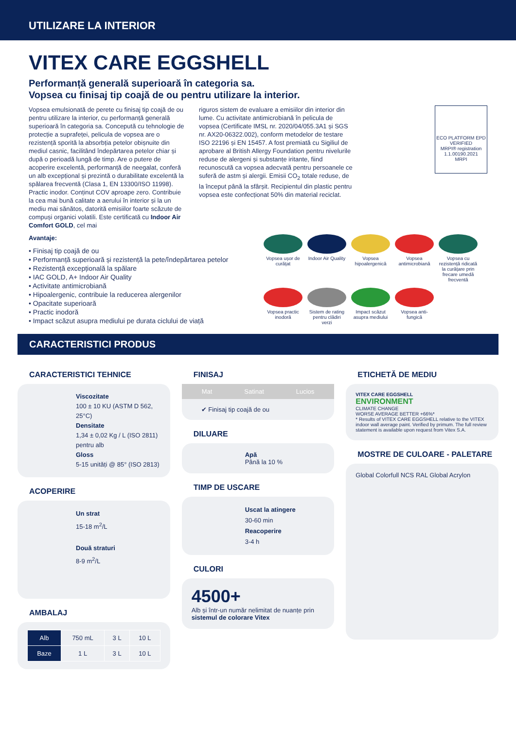UTILIZARE LA INTERIOR
VITEX CARE EGGSHELL
Performanță generală superioară în categoria sa.
Vopsea cu finisaj tip coajă de ou pentru utilizare la interior.
Vopsea emulsionată de perete cu finisaj tip coajă de ou pentru utilizare la interior, cu performanță generală superioară în categoria sa. Concepută cu tehnologie de protecție a suprafeței, pelicula de vopsea are o rezistență sporită la absorbția petelor obișnuite din mediul casnic, facilitând îndepărtarea petelor chiar și după o perioadă lungă de timp. Are o putere de acoperire excelentă, performanță de neegalat, conferă un alb excepțional și prezintă o durabilitate excelentă la spălarea frecventă (Clasa 1, EN 13300/ISO 11998). Practic inodor. Conținut COV aproape zero. Contribuie la cea mai bună calitate a aerului în interior și la un mediu mai sănătos, datorită emisiilor foarte scăzute de compuși organici volatili. Este certificată cu Indoor Air Comfort GOLD, cel mai
riguros sistem de evaluare a emisiilor din interior din lume. Cu activitate antimicrobiană în pelicula de vopsea (Certificate IMSL nr. 2020/04/055.3A1 și SGS nr. AX20-06322.002), conform metodelor de testare ISO 22196 și EN 15457. A fost premiată cu Sigiliul de aprobare al British Allergy Foundation pentru nivelurile reduse de alergeni și substanțe iritante, fiind recunoscută ca vopsea adecvată pentru persoanele ce suferă de astm și alergii. Emisii CO<sub>2</sub> totale reduse, de la început până la sfârșit. Recipientul din plastic pentru vopsea este confecționat 50% din material reciclat.
ECO PLATFORM EPD VERIFIED
MRPI® registration 1.1.00190.2021
MRPI
Avantaje:
• Finisaj tip coajă de ou
• Performanță superioară și rezistență la pete/îndepărtarea petelor
• Rezistență excepțională la spălare
• IAC GOLD, A+ Indoor Air Quality
• Activitate antimicrobiană
• Hipoalergenic, contribuie la reducerea alergenilor
• Opacitate superioară
• Practic inodoră
• Impact scăzut asupra mediului pe durata ciclului de viață
Vopsea ușor de curățat
Indoor Air Quality
Vopsea hipoalergenică
Vopsea antimicrobiană
Vopsea cu rezistență ridicată la curățare prin frecare umedă frecventă
Vopsea practic inodoră
Sistem de rating pentru clădiri verzi
Impact scăzut asupra mediului
Vopsea anti-fungică
CARACTERISTICI PRODUS
CARACTERISTICI TEHNICE
Viscozitate
100 ± 10 KU (ASTM D 562, 25°C)
Densitate
1,34 ± 0,02 Kg / L (ISO 2811) pentru alb
Gloss
5-15 unități @ 85° (ISO 2813)
ACOPERIRE
Un strat
15-18 m<sup>2</sup>/L
Două straturi
8-9 m<sup>2</sup>/L
AMBALAJ
| Alb | 750 mL | 3 L | 10 L |
| Baze | 1 L | 3 L | 10 L |
FINISAJ
Mat Satinat Lucios
✔ Finisaj tip coajă de ou
DILUARE
Apă
Până la 10 %
TIMP DE USCARE
Uscat la atingere
30-60 min
Reacoperire
3-4 h
CULORI
4500+
Alb și într-un număr nelimitat de nuanțe prin sistemul de colorare Vitex
ETICHETĂ DE MEDIU
VITEX CARE EGGSHELL
ENVIRONMENT
CLIMATE CHANGE
WORSE AVERAGE BETTER +66%*
* Results of VITEX CARE EGGSHELL relative to the VITEX indoor wall average paint. Verified by primum. The full review statement is available upon request from Vitex S.A.
MOSTRE DE CULOARE - PALETARE
Global Colorfull NCS RAL Global Acrylon